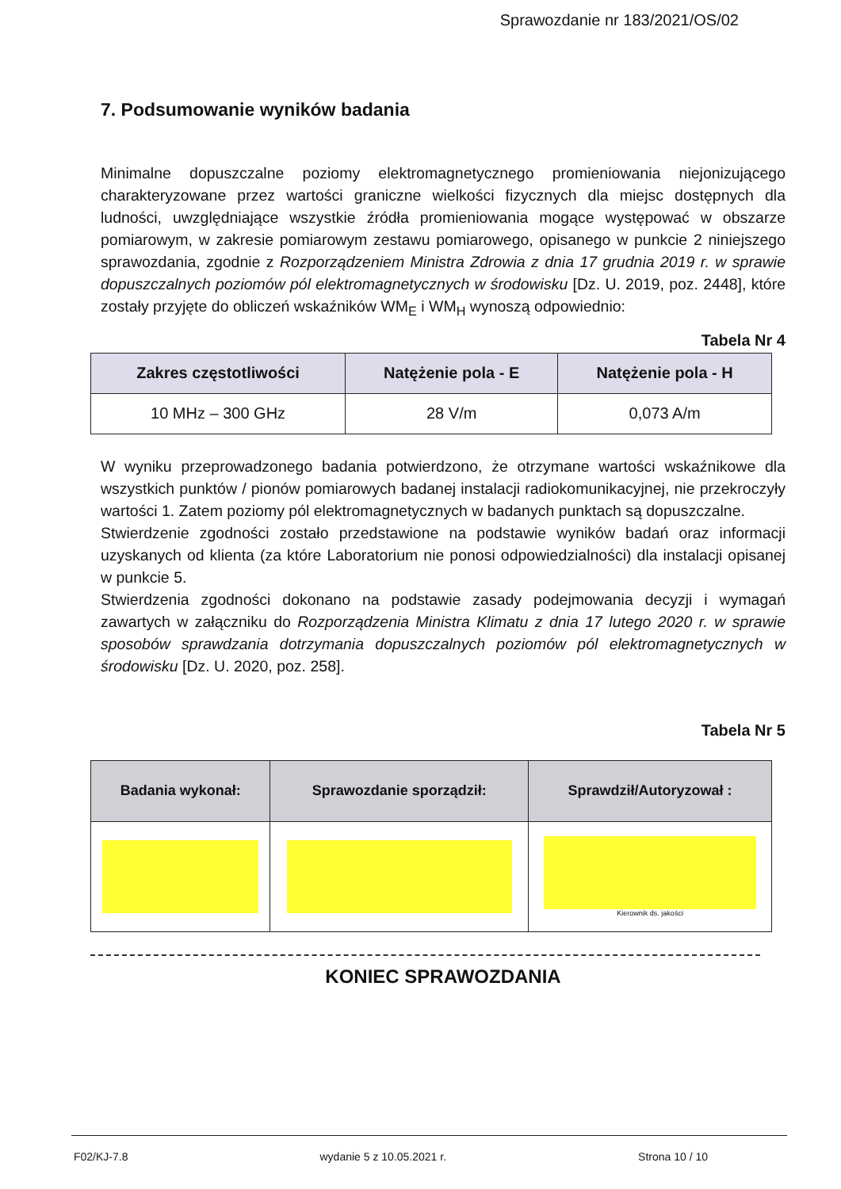Sprawozdanie nr 183/2021/OS/02
7. Podsumowanie wyników badania
Minimalne dopuszczalne poziomy elektromagnetycznego promieniowania niejonizującego charakteryzowane przez wartości graniczne wielkości fizycznych dla miejsc dostępnych dla ludności, uwzględniające wszystkie źródła promieniowania mogące występować w obszarze pomiarowym, w zakresie pomiarowym zestawu pomiarowego, opisanego w punkcie 2 niniejszego sprawozdania, zgodnie z Rozporządzeniem Ministra Zdrowia z dnia 17 grudnia 2019 r. w sprawie dopuszczalnych poziomów pól elektromagnetycznych w środowisku [Dz. U. 2019, poz. 2448], które zostały przyjęte do obliczeń wskaźników WM<sub>E</sub> i WM<sub>H</sub> wynoszą odpowiednio:
Tabela Nr 4
| Zakres częstotliwości | Natężenie pola - E | Natężenie pola - H |
| --- | --- | --- |
| 10 MHz – 300 GHz | 28 V/m | 0,073 A/m |
W wyniku przeprowadzonego badania potwierdzono, że otrzymane wartości wskaźnikowe dla wszystkich punktów / pionów pomiarowych badanej instalacji radiokomunikacyjnej, nie przekroczyły wartości 1. Zatem poziomy pól elektromagnetycznych w badanych punktach są dopuszczalne.
Stwierdzenie zgodności zostało przedstawione na podstawie wyników badań oraz informacji uzyskanych od klienta (za które Laboratorium nie ponosi odpowiedzialności) dla instalacji opisanej w punkcie 5.
Stwierdzenia zgodności dokonano na podstawie zasady podejmowania decyzji i wymagań zawartych w załączniku do Rozporządzenia Ministra Klimatu z dnia 17 lutego 2020 r. w sprawie sposobów sprawdzania dotrzymania dopuszczalnych poziomów pól elektromagnetycznych w środowisku [Dz. U. 2020, poz. 258].
Tabela Nr 5
| Badania wykonał: | Sprawozdanie sporządził: | Sprawdził/Autoryzował : |
| --- | --- | --- |
| | | Kierownik ds. jakości |
KONIEC SPRAWOZDANIA
F02/KJ-7.8 wydanie 5 z 10.05.2021 r. Strona 10 / 10